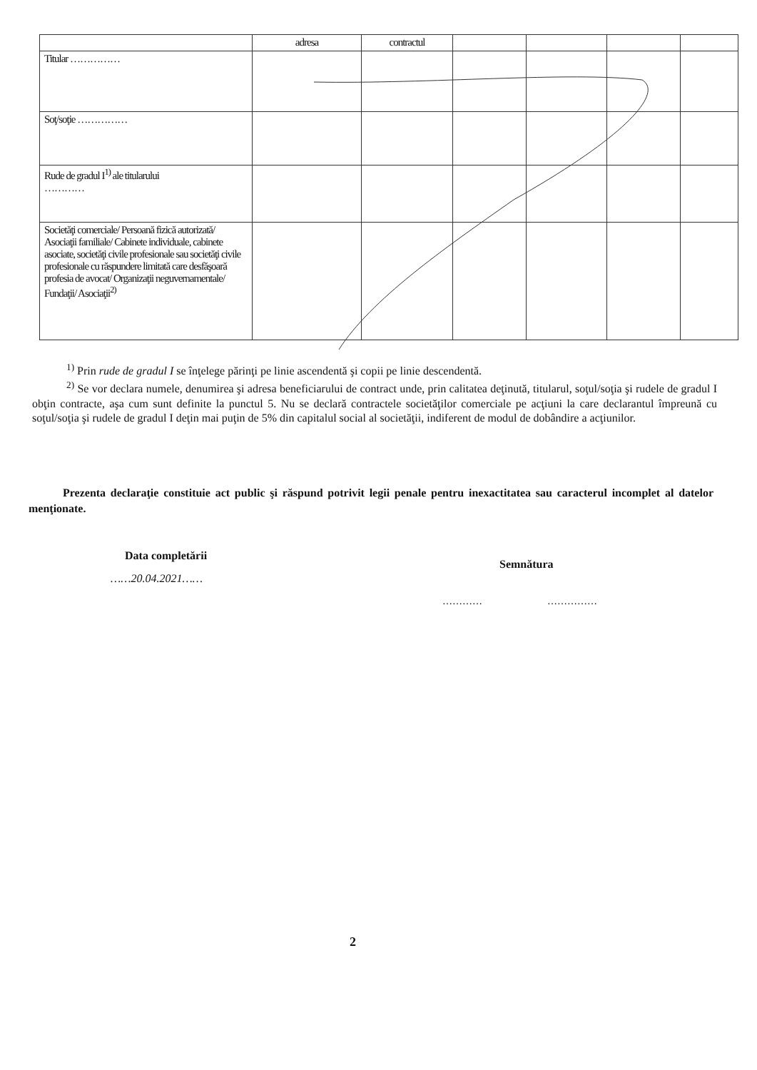| | adresa | contractul | | | | |
| Titular …………… | | | | | | |
| Soţ/soţie …………… | | | | | | |
| Rude de gradul I<sup>1)</sup> ale titularului ………… | | | | | | |
| Societăţi comerciale/ Persoană fizică autorizată/ Asociaţii familiale/ Cabinete individuale, cabinete asociate, societăţi civile profesionale sau societăţi civile profesionale cu răspundere limitată care desfăşoară profesia de avocat/ Organizaţii neguvernamentale/ Fundaţii/ Asociaţii<sup>2)</sup> | | | | | | |
<sup>1)</sup> Prin rude de gradul I se înţelege părinţi pe linie ascendentă şi copii pe linie descendentă.
<sup>2)</sup> Se vor declara numele, denumirea şi adresa beneficiarului de contract unde, prin calitatea deţinută, titularul, soţul/soţia şi rudele de gradul I obţin contracte, aşa cum sunt definite la punctul 5. Nu se declară contractele societăţilor comerciale pe acţiuni la care declarantul împreună cu soţul/soţia şi rudele de gradul I deţin mai puţin de 5% din capitalul social al societăţii, indiferent de modul de dobândire a acţiunilor.
Prezenta declaraţie constituie act public şi răspund potrivit legii penale pentru inexactitatea sau caracterul incomplet al datelor menţionate.
Data completării
……20.04.2021……
Semnătura
………… ……………
2